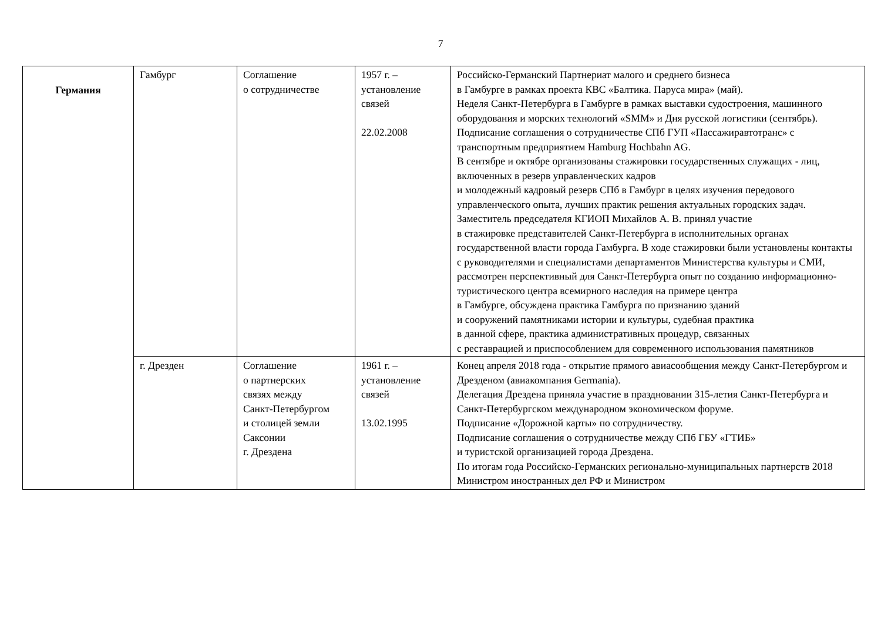7
| Германия | Гамбург | Соглашение о сотрудничестве | 1957 г. – установление связей 22.02.2008 | Российско-Германский Партнериат малого и среднего бизнеса в Гамбурге в рамках проекта КВС «Балтика. Паруса мира» (май). Неделя Санкт-Петербурга в Гамбурге в рамках выставки судостроения, машинного оборудования и морских технологий «SMM» и Дня русской логистики (сентябрь). Подписание соглашения о сотрудничестве СПб ГУП «Пассажиравтотранс» с транспортным предприятием Hamburg Hochbahn AG. В сентябре и октябре организованы стажировки государственных служащих - лиц, включенных в резерв управленческих кадров и молодежный кадровый резерв СПб в Гамбург в целях изучения передового управленческого опыта, лучших практик решения актуальных городских задач. Заместитель председателя КГИОП Михайлов А. В. принял участие в стажировке представителей Санкт-Петербурга в исполнительных органах государственной власти города Гамбурга. В ходе стажировки были установлены контакты с руководителями и специалистами департаментов Министерства культуры и СМИ, рассмотрен перспективный для Санкт-Петербурга опыт по созданию информационно-туристического центра всемирного наследия на примере центра в Гамбурге, обсуждена практика Гамбурга по признанию зданий и сооружений памятниками истории и культуры, судебная практика в данной сфере, практика административных процедур, связанных с реставрацией и приспособлением для современного использования памятников |
| | г. Дрезден | Соглашение о партнерских связях между Санкт-Петербургом и столицей земли Саксонии г. Дрездена | 1961 г. – установление связей 13.02.1995 | Конец апреля 2018 года - открытие прямого авиасообщения между Санкт-Петербургом и Дрезденом (авиакомпания Germania). Делегация Дрездена приняла участие в праздновании 315-летия Санкт-Петербурга и Санкт-Петербургском международном экономическом форуме. Подписание «Дорожной карты» по сотрудничеству. Подписание соглашения о сотрудничестве между СПб ГБУ «ГТИБ» и туристской организацией города Дрездена. По итогам года Российско-Германских регионально-муниципальных партнерств 2018 Министром иностранных дел РФ и Министром |